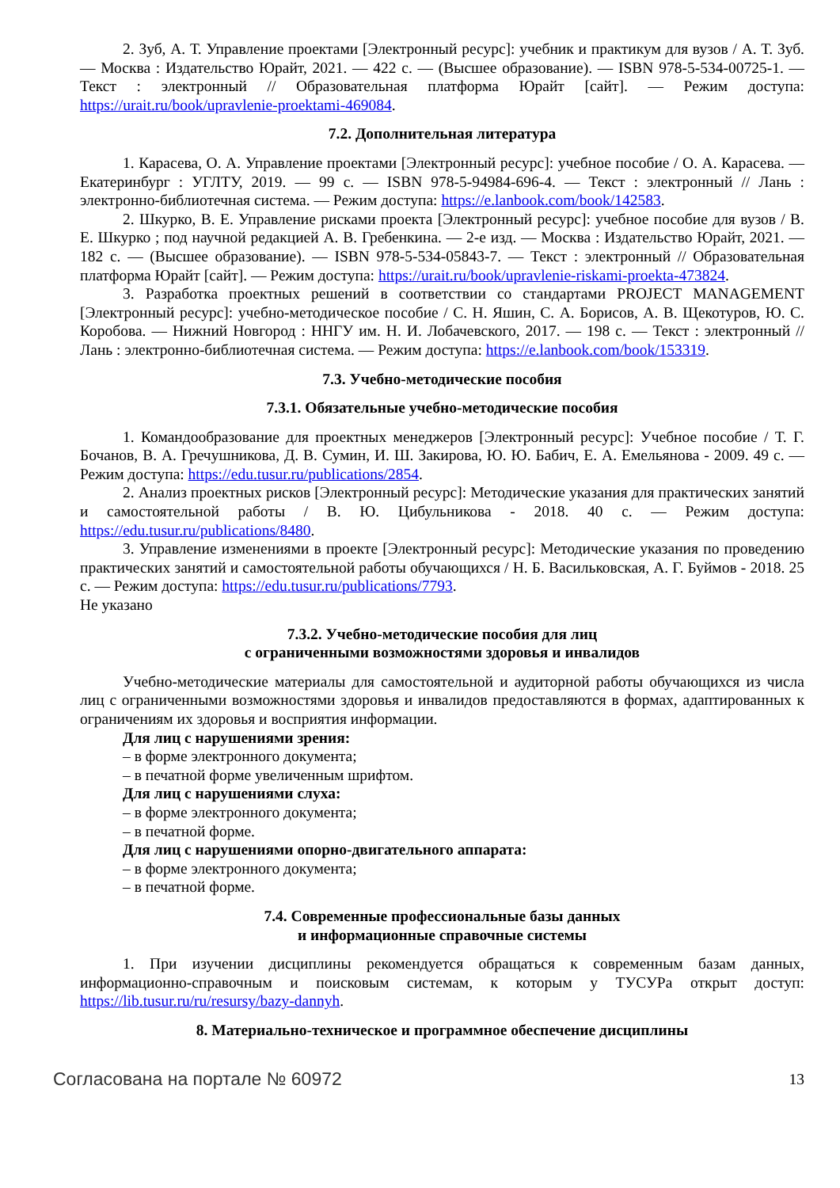2. Зуб, А. Т. Управление проектами [Электронный ресурс]: учебник и практикум для вузов / А. Т. Зуб. — Москва : Издательство Юрайт, 2021. — 422 с. — (Высшее образование). — ISBN 978-5-534-00725-1. — Текст : электронный // Образовательная платформа Юрайт [сайт]. — Режим доступа: https://urait.ru/book/upravlenie-proektami-469084.
7.2. Дополнительная литература
1. Карасева, О. А. Управление проектами [Электронный ресурс]: учебное пособие / О. А. Карасева. — Екатеринбург : УГЛТУ, 2019. — 99 с. — ISBN 978-5-94984-696-4. — Текст : электронный // Лань : электронно-библиотечная система. — Режим доступа: https://e.lanbook.com/book/142583.
2. Шкурко, В. Е. Управление рисками проекта [Электронный ресурс]: учебное пособие для вузов / В. Е. Шкурко ; под научной редакцией А. В. Гребенкина. — 2-е изд. — Москва : Издательство Юрайт, 2021. — 182 с. — (Высшее образование). — ISBN 978-5-534-05843-7. — Текст : электронный // Образовательная платформа Юрайт [сайт]. — Режим доступа: https://urait.ru/book/upravlenie-riskami-proekta-473824.
3. Разработка проектных решений в соответствии со стандартами PROJECT MANAGEMENT [Электронный ресурс]: учебно-методическое пособие / С. Н. Яшин, С. А. Борисов, А. В. Щекотуров, Ю. С. Коробова. — Нижний Новгород : ННГУ им. Н. И. Лобачевского, 2017. — 198 с. — Текст : электронный // Лань : электронно-библиотечная система. — Режим доступа: https://e.lanbook.com/book/153319.
7.3. Учебно-методические пособия
7.3.1. Обязательные учебно-методические пособия
1. Командообразование для проектных менеджеров [Электронный ресурс]: Учебное пособие / Т. Г. Бочанов, В. А. Гречушникова, Д. В. Сумин, И. Ш. Закирова, Ю. Ю. Бабич, Е. А. Емельянова - 2009. 49 с. — Режим доступа: https://edu.tusur.ru/publications/2854.
2. Анализ проектных рисков [Электронный ресурс]: Методические указания для практических занятий и самостоятельной работы / В. Ю. Цибульникова - 2018. 40 с. — Режим доступа: https://edu.tusur.ru/publications/8480.
3. Управление изменениями в проекте [Электронный ресурс]: Методические указания по проведению практических занятий и самостоятельной работы обучающихся / Н. Б. Васильковская, А. Г. Буймов - 2018. 25 с. — Режим доступа: https://edu.tusur.ru/publications/7793.
Не указано
7.3.2. Учебно-методические пособия для лиц
с ограниченными возможностями здоровья и инвалидов
Учебно-методические материалы для самостоятельной и аудиторной работы обучающихся из числа лиц с ограниченными возможностями здоровья и инвалидов предоставляются в формах, адаптированных к ограничениям их здоровья и восприятия информации.
Для лиц с нарушениями зрения:
– в форме электронного документа;
– в печатной форме увеличенным шрифтом.
Для лиц с нарушениями слуха:
– в форме электронного документа;
– в печатной форме.
Для лиц с нарушениями опорно-двигательного аппарата:
– в форме электронного документа;
– в печатной форме.
7.4. Современные профессиональные базы данных
и информационные справочные системы
1. При изучении дисциплины рекомендуется обращаться к современным базам данных, информационно-справочным и поисковым системам, к которым у ТУСУРа открыт доступ: https://lib.tusur.ru/ru/resursy/bazy-dannyh.
8. Материально-техническое и программное обеспечение дисциплины
Согласована на портале № 60972 13